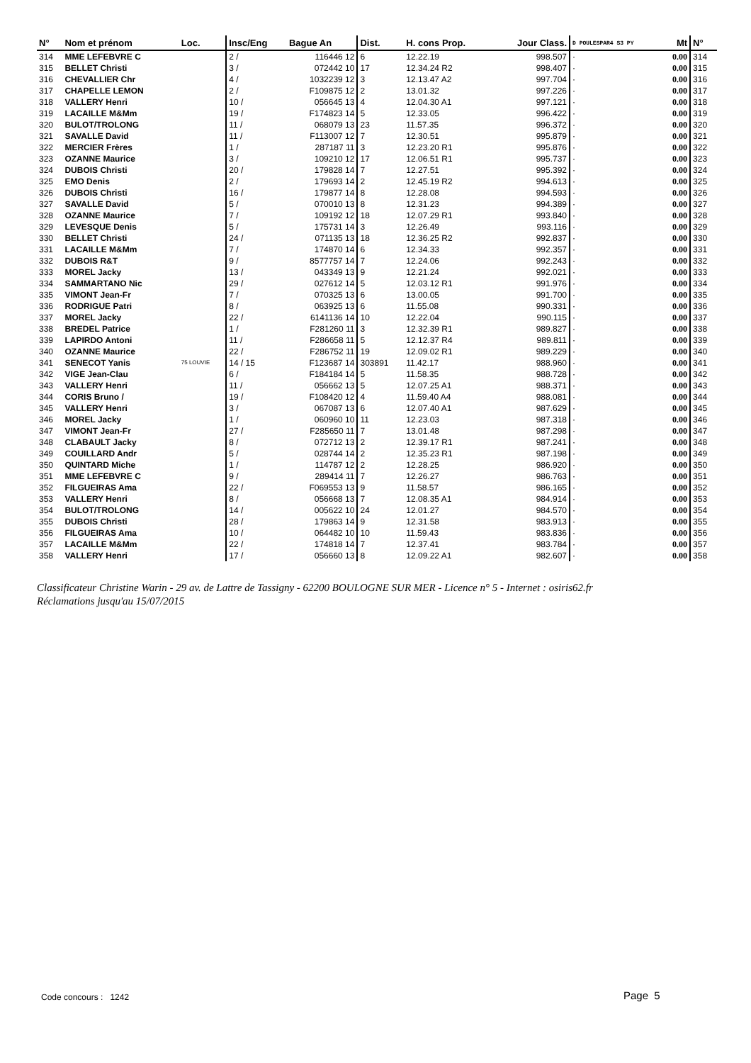| N° | Nom et prénom | Loc. | Insc/Eng | Bague An | Dist. | H. cons Prop. | Jour Class. | D POULESPAR4 S3 PY | Mt | N° |
| --- | --- | --- | --- | --- | --- | --- | --- | --- | --- | --- |
| 314 | MME LEFEBVRE C | | 2 / | 116446 12 | 6 | 12.22.19 | 998.507 | · | 0.00 | 314 |
| 315 | BELLET Christi | | 3 / | 072442 10 | 17 | 12.34.24 R2 | 998.407 | · | 0.00 | 315 |
| 316 | CHEVALLIER Chr | | 4 / | 1032239 12 | 3 | 12.13.47 A2 | 997.704 | · | 0.00 | 316 |
| 317 | CHAPELLE LEMON | | 2 / | F109875 12 | 2 | 13.01.32 | 997.226 | · | 0.00 | 317 |
| 318 | VALLERY Henri | | 10 / | 056645 13 | 4 | 12.04.30 A1 | 997.121 | · | 0.00 | 318 |
| 319 | LACAILLE M&Mm | | 19 / | F174823 14 | 5 | 12.33.05 | 996.422 | · | 0.00 | 319 |
| 320 | BULOT/TROLONG | | 11 / | 068079 13 | 23 | 11.57.35 | 996.372 | · | 0.00 | 320 |
| 321 | SAVALLE David | | 11 / | F113007 12 | 7 | 12.30.51 | 995.879 | · | 0.00 | 321 |
| 322 | MERCIER Frères | | 1 / | 287187 11 | 3 | 12.23.20 R1 | 995.876 | · | 0.00 | 322 |
| 323 | OZANNE Maurice | | 3 / | 109210 12 | 17 | 12.06.51 R1 | 995.737 | · | 0.00 | 323 |
| 324 | DUBOIS Christi | | 20 / | 179828 14 | 7 | 12.27.51 | 995.392 | · | 0.00 | 324 |
| 325 | EMO Denis | | 2 / | 179693 14 | 2 | 12.45.19 R2 | 994.613 | · | 0.00 | 325 |
| 326 | DUBOIS Christi | | 16 / | 179877 14 | 8 | 12.28.08 | 994.593 | · | 0.00 | 326 |
| 327 | SAVALLE David | | 5 / | 070010 13 | 8 | 12.31.23 | 994.389 | · | 0.00 | 327 |
| 328 | OZANNE Maurice | | 7 / | 109192 12 | 18 | 12.07.29 R1 | 993.840 | · | 0.00 | 328 |
| 329 | LEVESQUE Denis | | 5 / | 175731 14 | 3 | 12.26.49 | 993.116 | · | 0.00 | 329 |
| 330 | BELLET Christi | | 24 / | 071135 13 | 18 | 12.36.25 R2 | 992.837 | · | 0.00 | 330 |
| 331 | LACAILLE M&Mm | | 7 / | 174870 14 | 6 | 12.34.33 | 992.357 | · | 0.00 | 331 |
| 332 | DUBOIS R&T | | 9 / | 8577757 14 | 7 | 12.24.06 | 992.243 | · | 0.00 | 332 |
| 333 | MOREL Jacky | | 13 / | 043349 13 | 9 | 12.21.24 | 992.021 | · | 0.00 | 333 |
| 334 | SAMMARTANO Nic | | 29 / | 027612 14 | 5 | 12.03.12 R1 | 991.976 | · | 0.00 | 334 |
| 335 | VIMONT Jean-Fr | | 7 / | 070325 13 | 6 | 13.00.05 | 991.700 | · | 0.00 | 335 |
| 336 | RODRIGUE Patri | | 8 / | 063925 13 | 6 | 11.55.08 | 990.331 | · | 0.00 | 336 |
| 337 | MOREL Jacky | | 22 / | 6141136 14 | 10 | 12.22.04 | 990.115 | · | 0.00 | 337 |
| 338 | BREDEL Patrice | | 1 / | F281260 11 | 3 | 12.32.39 R1 | 989.827 | · | 0.00 | 338 |
| 339 | LAPIRDO Antoni | | 11 / | F286658 11 | 5 | 12.12.37 R4 | 989.811 | · | 0.00 | 339 |
| 340 | OZANNE Maurice | | 22 / | F286752 11 | 19 | 12.09.02 R1 | 989.229 | · | 0.00 | 340 |
| 341 | SENECOT Yanis | 75 LOUVIE | 14 / 15 | F123687 14 | 303891 | 11.42.17 | 988.960 | · | 0.00 | 341 |
| 342 | VIGE Jean-Clau | | 6 / | F184184 14 | 5 | 11.58.35 | 988.728 | · | 0.00 | 342 |
| 343 | VALLERY Henri | | 11 / | 056662 13 | 5 | 12.07.25 A1 | 988.371 | · | 0.00 | 343 |
| 344 | CORIS Bruno / | | 19 / | F108420 12 | 4 | 11.59.40 A4 | 988.081 | · | 0.00 | 344 |
| 345 | VALLERY Henri | | 3 / | 067087 13 | 6 | 12.07.40 A1 | 987.629 | · | 0.00 | 345 |
| 346 | MOREL Jacky | | 1 / | 060960 10 | 11 | 12.23.03 | 987.318 | · | 0.00 | 346 |
| 347 | VIMONT Jean-Fr | | 27 / | F285650 11 | 7 | 13.01.48 | 987.298 | · | 0.00 | 347 |
| 348 | CLABAULT Jacky | | 8 / | 072712 13 | 2 | 12.39.17 R1 | 987.241 | · | 0.00 | 348 |
| 349 | COUILLARD Andr | | 5 / | 028744 14 | 2 | 12.35.23 R1 | 987.198 | · | 0.00 | 349 |
| 350 | QUINTARD Miche | | 1 / | 114787 12 | 2 | 12.28.25 | 986.920 | · | 0.00 | 350 |
| 351 | MME LEFEBVRE C | | 9 / | 289414 11 | 7 | 12.26.27 | 986.763 | · | 0.00 | 351 |
| 352 | FILGUEIRAS Ama | | 22 / | F069553 13 | 9 | 11.58.57 | 986.165 | · | 0.00 | 352 |
| 353 | VALLERY Henri | | 8 / | 056668 13 | 7 | 12.08.35 A1 | 984.914 | · | 0.00 | 353 |
| 354 | BULOT/TROLONG | | 14 / | 005622 10 | 24 | 12.01.27 | 984.570 | · | 0.00 | 354 |
| 355 | DUBOIS Christi | | 28 / | 179863 14 | 9 | 12.31.58 | 983.913 | · | 0.00 | 355 |
| 356 | FILGUEIRAS Ama | | 10 / | 064482 10 | 10 | 11.59.43 | 983.836 | · | 0.00 | 356 |
| 357 | LACAILLE M&Mm | | 22 / | 174818 14 | 7 | 12.37.41 | 983.784 | · | 0.00 | 357 |
| 358 | VALLERY Henri | | 17 / | 056660 13 | 8 | 12.09.22 A1 | 982.607 | · | 0.00 | 358 |
Classificateur Christine Warin - 29 av. de Lattre de Tassigny - 62200 BOULOGNE SUR MER - Licence n° 5 - Internet : osiris62.fr
Réclamations jusqu'au 15/07/2015
Code concours : 1242 Page 5